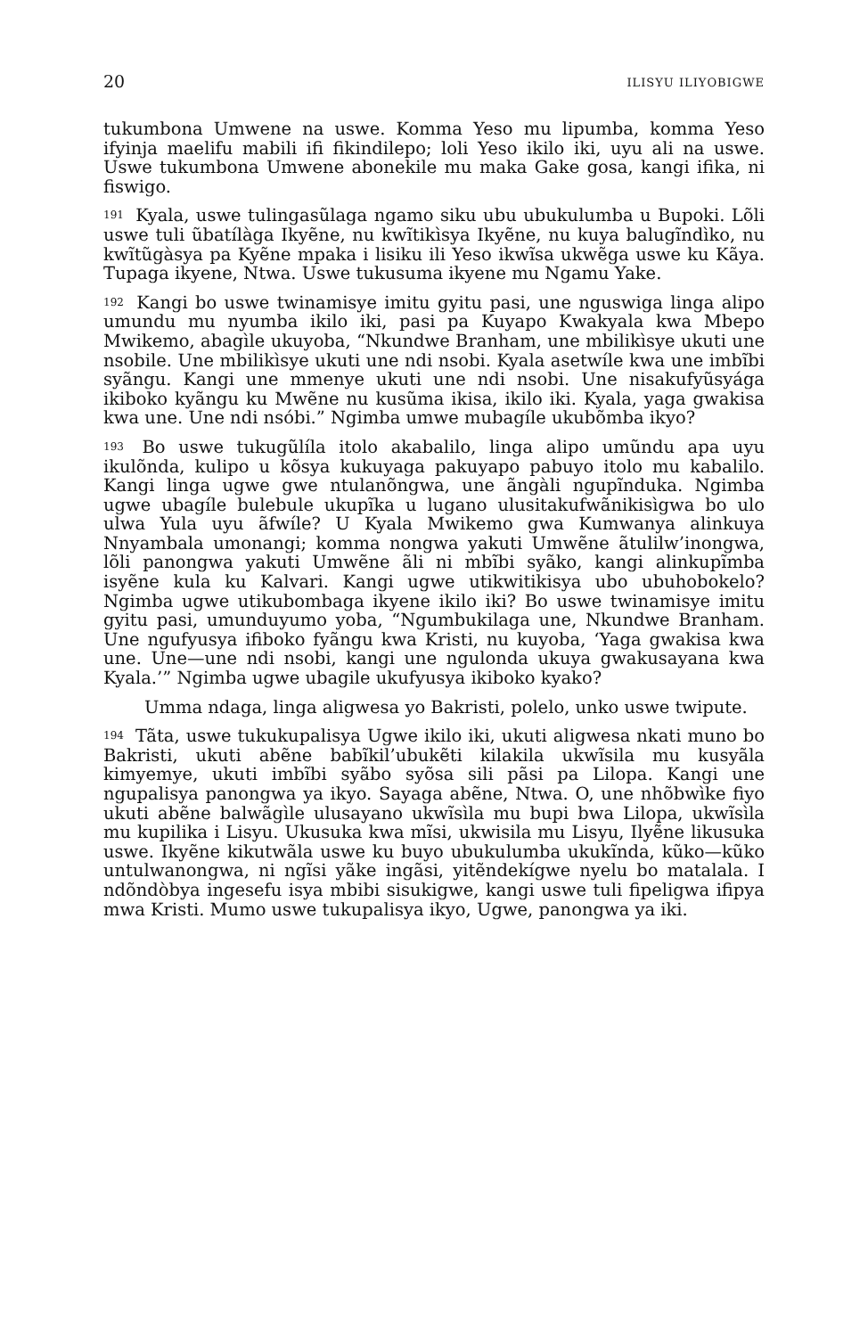20 ILISYU ILIYOBIGWE
tukumbona Umwene na uswe. Komma Yeso mu lipumba, komma Yeso ifyinja maelifu mabili ifi fikindilepo; loli Yeso ikilo iki, uyu ali na uswe. Uswe tukumbona Umwene abonekile mu maka Gake gosa, kangi ifika, ni fiswigo.
<sup>191</sup> Kyala, uswe tulingasũlaga ngamo siku ubu ubukulumba u Bupoki. Lõli uswe tuli ũbatílàga Ikyẽne, nu kwĩtikìsya Ikyẽne, nu kuya balugĩndìko, nu kwĩtũgàsya pa Kyẽne mpaka i lisiku ili Yeso ikwĩsa ukwẽga uswe ku Kãya. Tupaga ikyene, Ntwa. Uswe tukusuma ikyene mu Ngamu Yake.
<sup>192</sup> Kangi bo uswe twinamisye imitu gyitu pasi, une nguswiga linga alipo umundu mu nyumba ikilo iki, pasi pa Kuyapo Kwakyala kwa Mbepo Mwikemo, abagìle ukuyoba, “Nkundwe Branham, une mbilikìsye ukuti une nsobile. Une mbilikìsye ukuti une ndi nsobi. Kyala asetwíle kwa une imbĩbi syãngu. Kangi une mmenye ukuti une ndi nsobi. Une nisakufyũsyága ikiboko kyãngu ku Mwẽne nu kusũma ikisa, ikilo iki. Kyala, yaga gwakisa kwa une. Une ndi nsóbi.” Ngimba umwe mubagíle ukubõmba ikyo?
<sup>193</sup> Bo uswe tukugũlíla itolo akabalilo, linga alipo umũndu apa uyu ikulõnda, kulipo u kõsya kukuyaga pakuyapo pabuyo itolo mu kabalilo. Kangi linga ugwe gwe ntulanõngwa, une ãngàli ngupĩnduka. Ngimba ugwe ubagíle bulebule ukupĩka u lugano ulusitakufwãnikisìgwa bo ulo ulwa Yula uyu ãfwíle? U Kyala Mwikemo gwa Kumwanya alinkuya Nnyambala umonangi; komma nongwa yakuti Umwẽne ãtulilw’inongwa, lõli panongwa yakuti Umwẽne ãli ni mbĩbi syãko, kangi alinkupĩmba isyẽne kula ku Kalvari. Kangi ugwe utikwitikisya ubo ubuhobokelo? Ngimba ugwe utikubombaga ikyene ikilo iki? Bo uswe twinamisye imitu gyitu pasi, umunduyumo yoba, “Ngumbukilaga une, Nkundwe Branham. Une ngufyusya ifiboko fyãngu kwa Kristi, nu kuyoba, ‘Yaga gwakisa kwa une. Une—une ndi nsobi, kangi une ngulonda ukuya gwakusayana kwa Kyala.’” Ngimba ugwe ubagile ukufyusya ikiboko kyako?
Umma ndaga, linga aligwesa yo Bakristi, polelo, unko uswe twipute.
<sup>194</sup> Tãta, uswe tukukupalisya Ugwe ikilo iki, ukuti aligwesa nkati muno bo Bakristi, ukuti abẽne babĩkil’ubukẽti kilakila ukwĩsila mu kusyãla kimyemye, ukuti imbĩbi syãbo syõsa sili pãsi pa Lilopa. Kangi une ngupalisya panongwa ya ikyo. Sayaga abẽne, Ntwa. O, une nhõbwìke fiyo ukuti abẽne balwãgìle ulusayano ukwĩsìla mu bupi bwa Lilopa, ukwĩsìla mu kupilika i Lisyu. Ukusuka kwa mĩsi, ukwisila mu Lisyu, Ilyẽne likusuka uswe. Ikyẽne kikutwãla uswe ku buyo ubukulumba ukukĩnda, kũko—kũko untulwanongwa, ni ngĩsi yãke ingãsi, yitẽndekígwe nyelu bo matalala. I ndõndòbya ingesefu isya mbibi sisukigwe, kangi uswe tuli fipeligwa ifipya mwa Kristi. Mumo uswe tukupalisya ikyo, Ugwe, panongwa ya iki.